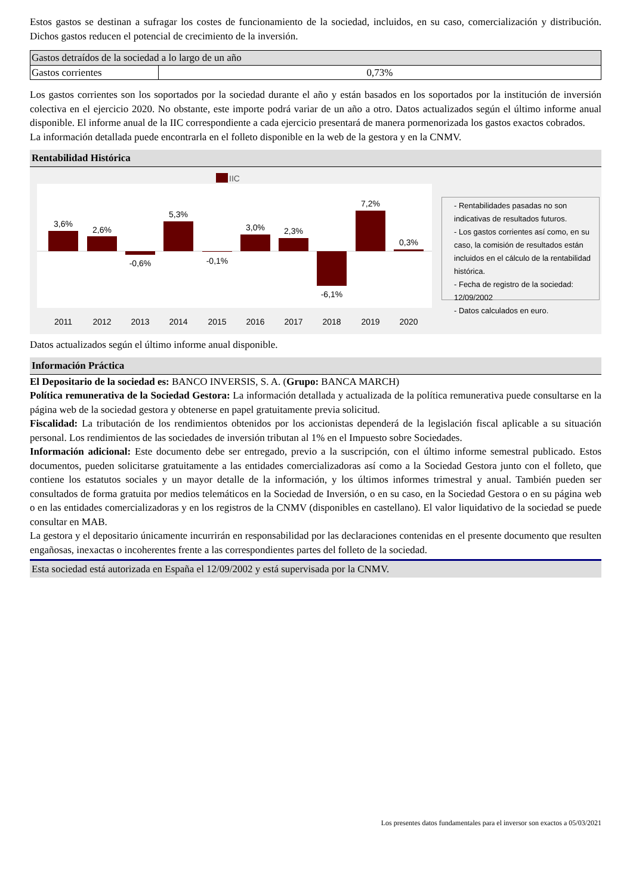Estos gastos se destinan a sufragar los costes de funcionamiento de la sociedad, incluidos, en su caso, comercialización y distribución. Dichos gastos reducen el potencial de crecimiento de la inversión.
| Gastos detraídos de la sociedad a lo largo de un año | |
| Gastos corrientes | 0,73% |
Los gastos corrientes son los soportados por la sociedad durante el año y están basados en los soportados por la institución de inversión colectiva en el ejercicio 2020. No obstante, este importe podrá variar de un año a otro. Datos actualizados según el último informe anual disponible. El informe anual de la IIC correspondiente a cada ejercicio presentará de manera pormenorizada los gastos exactos cobrados.
La información detallada puede encontrarla en el folleto disponible en la web de la gestora y en la CNMV.
Rentabilidad Histórica
IIC
3,6%
2,6%
-0,6%
5,3%
-0,1%
3,0%
2,3%
-6,1%
7,2%
0,3%
2011
2012
2013
2014
2015
2016
2017
2018
2019
2020
- Rentabilidades pasadas no son indicativas de resultados futuros.
- Los gastos corrientes así como, en su caso, la comisión de resultados están incluidos en el cálculo de la rentabilidad histórica.
- Fecha de registro de la sociedad: 12/09/2002
- Datos calculados en euro.
Datos actualizados según el último informe anual disponible.
Información Práctica
El Depositario de la sociedad es: BANCO INVERSIS, S. A. (Grupo: BANCA MARCH)
Política remunerativa de la Sociedad Gestora: La información detallada y actualizada de la política remunerativa puede consultarse en la página web de la sociedad gestora y obtenerse en papel gratuitamente previa solicitud.
Fiscalidad: La tributación de los rendimientos obtenidos por los accionistas dependerá de la legislación fiscal aplicable a su situación personal. Los rendimientos de las sociedades de inversión tributan al 1% en el Impuesto sobre Sociedades.
Información adicional: Este documento debe ser entregado, previo a la suscripción, con el último informe semestral publicado. Estos documentos, pueden solicitarse gratuitamente a las entidades comercializadoras así como a la Sociedad Gestora junto con el folleto, que contiene los estatutos sociales y un mayor detalle de la información, y los últimos informes trimestral y anual. También pueden ser consultados de forma gratuita por medios telemáticos en la Sociedad de Inversión, o en su caso, en la Sociedad Gestora o en su página web o en las entidades comercializadoras y en los registros de la CNMV (disponibles en castellano). El valor liquidativo de la sociedad se puede consultar en MAB.
La gestora y el depositario únicamente incurrirán en responsabilidad por las declaraciones contenidas en el presente documento que resulten engañosas, inexactas o incoherentes frente a las correspondientes partes del folleto de la sociedad.
Esta sociedad está autorizada en España el 12/09/2002 y está supervisada por la CNMV.
Los presentes datos fundamentales para el inversor son exactos a 05/03/2021